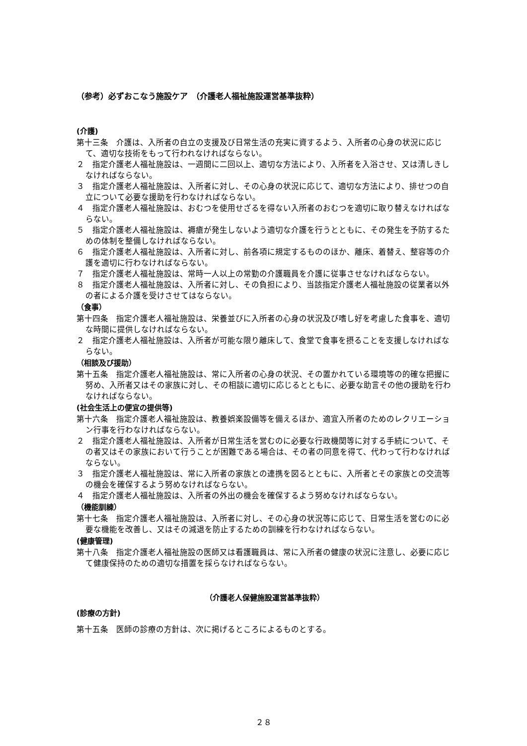（参考）必ずおこなう施設ケア　（介護老人福祉施設運営基準抜粋）
(介護)
第十三条　介護は、入所者の自立の支援及び日常生活の充実に資するよう、入所者の心身の状況に応じて、適切な技術をもって行われなければならない。
２　指定介護老人福祉施設は、一週間に二回以上、適切な方法により、入所者を入浴させ、又は清しきしなければならない。
３　指定介護老人福祉施設は、入所者に対し、その心身の状況に応じて、適切な方法により、排せつの自立について必要な援助を行わなければならない。
４　指定介護老人福祉施設は、おむつを使用せざるを得ない入所者のおむつを適切に取り替えなければならない。
５　指定介護老人福祉施設は、褥瘡が発生しないよう適切な介護を行うとともに、その発生を予防するための体制を整備しなければならない。
６　指定介護老人福祉施設は、入所者に対し、前各項に規定するもののほか、離床、着替え、整容等の介護を適切に行わなければならない。
７　指定介護老人福祉施設は、常時一人以上の常勤の介護職員を介護に従事させなければならない。
８　指定介護老人福祉施設は、入所者に対し、その負担により、当該指定介護老人福祉施設の従業者以外の者による介護を受けさせてはならない。
（食事）
第十四条　指定介護老人福祉施設は、栄養並びに入所者の心身の状況及び嗜し好を考慮した食事を、適切な時間に提供しなければならない。
２　指定介護老人福祉施設は、入所者が可能な限り離床して、食堂で食事を摂ることを支援しなければならない。
（相談及び援助）
第十五条　指定介護老人福祉施設は、常に入所者の心身の状況、その置かれている環境等の的確な把握に努め、入所者又はその家族に対し、その相談に適切に応じるとともに、必要な助言その他の援助を行わなければならない。
(社会生活上の便宜の提供等)
第十六条　指定介護老人福祉施設は、教養娯楽設備等を備えるほか、適宜入所者のためのレクリエーション行事を行わなければならない。
２　指定介護老人福祉施設は、入所者が日常生活を営むのに必要な行政機関等に対する手続について、その者又はその家族において行うことが困難である場合は、その者の同意を得て、代わって行わなければならない。
３　指定介護老人福祉施設は、常に入所者の家族との連携を図るとともに、入所者とその家族との交流等の機会を確保するよう努めなければならない。
４　指定介護老人福祉施設は、入所者の外出の機会を確保するよう努めなければならない。
（機能訓練）
第十七条　指定介護老人福祉施設は、入所者に対し、その心身の状況等に応じて、日常生活を営むのに必要な機能を改善し、又はその減退を防止するための訓練を行わなければならない。
(健康管理)
第十八条　指定介護老人福祉施設の医師又は看護職員は、常に入所者の健康の状況に注意し、必要に応じて健康保持のための適切な措置を採らなければならない。
（介護老人保健施設運営基準抜粋）
(診療の方針)
第十五条　医師の診療の方針は、次に掲げるところによるものとする。
２８